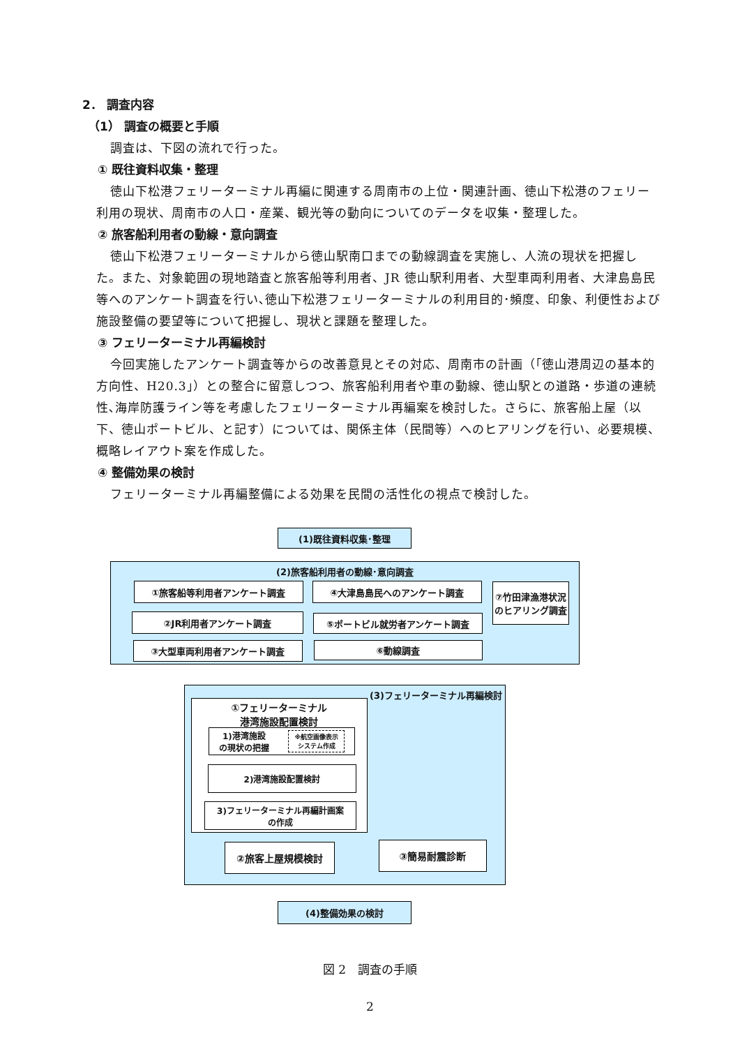2． 調査内容
（1） 調査の概要と手順
調査は、下図の流れで行った。
① 既往資料収集・整理
徳山下松港フェリーターミナル再編に関連する周南市の上位・関連計画、徳山下松港のフェリー利用の現状、周南市の人口・産業、観光等の動向についてのデータを収集・整理した。
② 旅客船利用者の動線・意向調査
徳山下松港フェリーターミナルから徳山駅南口までの動線調査を実施し、人流の現状を把握した。また、対象範囲の現地踏査と旅客船等利用者、JR 徳山駅利用者、大型車両利用者、大津島島民等へのアンケート調査を行い､徳山下松港フェリーターミナルの利用目的･頻度、印象、利便性および施設整備の要望等について把握し、現状と課題を整理した。
③ フェリーターミナル再編検討
今回実施したアンケート調査等からの改善意見とその対応、周南市の計画（｢徳山港周辺の基本的方向性、H20.3｣）との整合に留意しつつ、旅客船利用者や車の動線、徳山駅との道路・歩道の連続性､海岸防護ライン等を考慮したフェリーターミナル再編案を検討した。さらに、旅客船上屋（以下、徳山ポートビル、と記す）については、関係主体（民間等）へのヒアリングを行い、必要規模、概略レイアウト案を作成した。
④ 整備効果の検討
フェリーターミナル再編整備による効果を民間の活性化の視点で検討した。
(1)既往資料収集･整理
(2)旅客船利用者の動線･意向調査
①旅客船等利用者アンケート調査 ④大津島島民へのアンケート調査
⑦竹田津漁港状況のヒアリング調査
②JR利用者アンケート調査 ⑤ポートビル就労者アンケート調査
③大型車両利用者アンケート調査 ⑥動線調査
(3)フェリーターミナル再編検討
①フェリーターミナル
港湾施設配置検討
1)港湾施設
の現状の把握 ※航空画像表示
システム作成
2)港湾施設配置検討
3)フェリーターミナル再編計画案
の作成
②旅客上屋規模検討 ③簡易耐震診断
(4)整備効果の検討
図 2　調査の手順
2